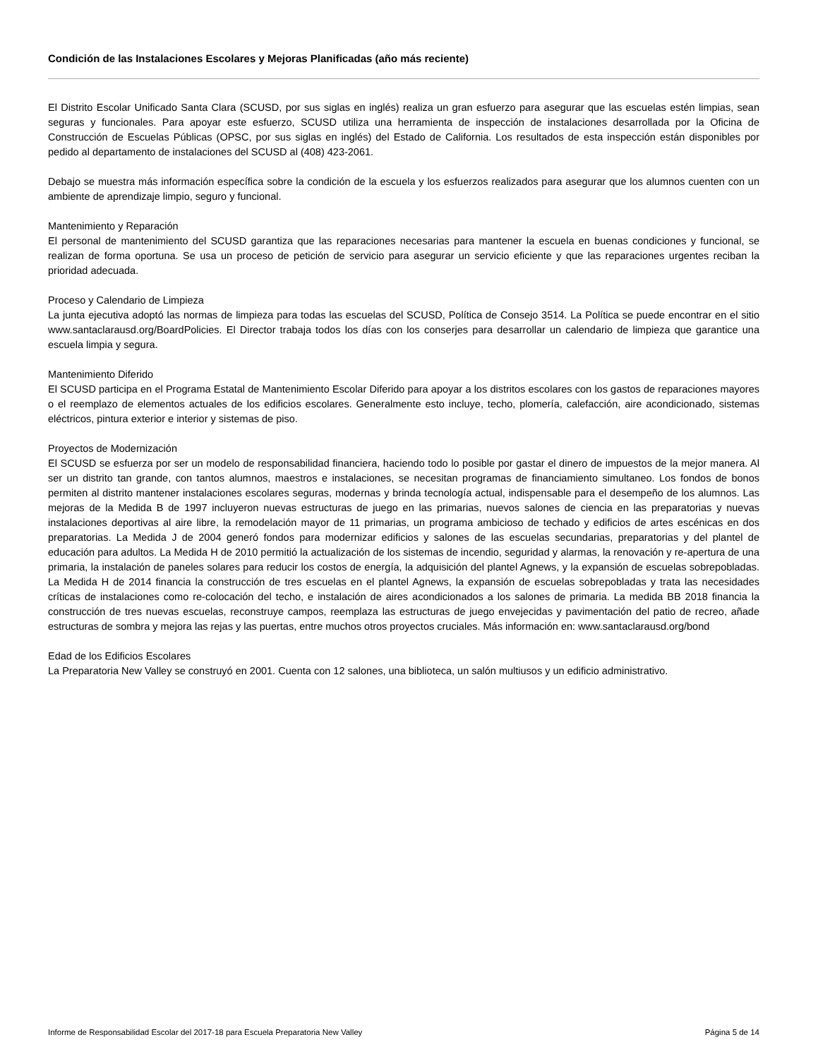Condición de las Instalaciones Escolares y Mejoras Planificadas (año más reciente)
El Distrito Escolar Unificado Santa Clara (SCUSD, por sus siglas en inglés) realiza un gran esfuerzo para asegurar que las escuelas estén limpias, sean seguras y funcionales. Para apoyar este esfuerzo, SCUSD utiliza una herramienta de inspección de instalaciones desarrollada por la Oficina de Construcción de Escuelas Públicas (OPSC, por sus siglas en inglés) del Estado de California. Los resultados de esta inspección están disponibles por pedido al departamento de instalaciones del SCUSD al (408) 423-2061.
Debajo se muestra más información específica sobre la condición de la escuela y los esfuerzos realizados para asegurar que los alumnos cuenten con un ambiente de aprendizaje limpio, seguro y funcional.
Mantenimiento y Reparación
El personal de mantenimiento del SCUSD garantiza que las reparaciones necesarias para mantener la escuela en buenas condiciones y funcional, se realizan de forma oportuna. Se usa un proceso de petición de servicio para asegurar un servicio eficiente y que las reparaciones urgentes reciban la prioridad adecuada.
Proceso y Calendario de Limpieza
La junta ejecutiva adoptó las normas de limpieza para todas las escuelas del SCUSD, Política de Consejo 3514. La Política se puede encontrar en el sitio www.santaclarausd.org/BoardPolicies. El Director trabaja todos los días con los conserjes para desarrollar un calendario de limpieza que garantice una escuela limpia y segura.
Mantenimiento Diferido
El SCUSD participa en el Programa Estatal de Mantenimiento Escolar Diferido para apoyar a los distritos escolares con los gastos de reparaciones mayores o el reemplazo de elementos actuales de los edificios escolares. Generalmente esto incluye, techo, plomería, calefacción, aire acondicionado, sistemas eléctricos, pintura exterior e interior y sistemas de piso.
Proyectos de Modernización
El SCUSD se esfuerza por ser un modelo de responsabilidad financiera, haciendo todo lo posible por gastar el dinero de impuestos de la mejor manera. Al ser un distrito tan grande, con tantos alumnos, maestros e instalaciones, se necesitan programas de financiamiento simultaneo. Los fondos de bonos permiten al distrito mantener instalaciones escolares seguras, modernas y brinda tecnología actual, indispensable para el desempeño de los alumnos. Las mejoras de la Medida B de 1997 incluyeron nuevas estructuras de juego en las primarias, nuevos salones de ciencia en las preparatorias y nuevas instalaciones deportivas al aire libre, la remodelación mayor de 11 primarias, un programa ambicioso de techado y edificios de artes escénicas en dos preparatorias. La Medida J de 2004 generó fondos para modernizar edificios y salones de las escuelas secundarias, preparatorias y del plantel de educación para adultos. La Medida H de 2010 permitió la actualización de los sistemas de incendio, seguridad y alarmas, la renovación y re-apertura de una primaria, la instalación de paneles solares para reducir los costos de energía, la adquisición del plantel Agnews, y la expansión de escuelas sobrepobladas. La Medida H de 2014 financia la construcción de tres escuelas en el plantel Agnews, la expansión de escuelas sobrepobladas y trata las necesidades críticas de instalaciones como re-colocación del techo, e instalación de aires acondicionados a los salones de primaria. La medida BB 2018 financia la construcción de tres nuevas escuelas, reconstruye campos, reemplaza las estructuras de juego envejecidas y pavimentación del patio de recreo, añade estructuras de sombra y mejora las rejas y las puertas, entre muchos otros proyectos cruciales. Más información en: www.santaclarausd.org/bond
Edad de los Edificios Escolares
La Preparatoria New Valley se construyó en 2001. Cuenta con 12 salones, una biblioteca, un salón multiusos y un edificio administrativo.
Informe de Responsabilidad Escolar del 2017-18 para Escuela Preparatoria New Valley Página 5 de 14